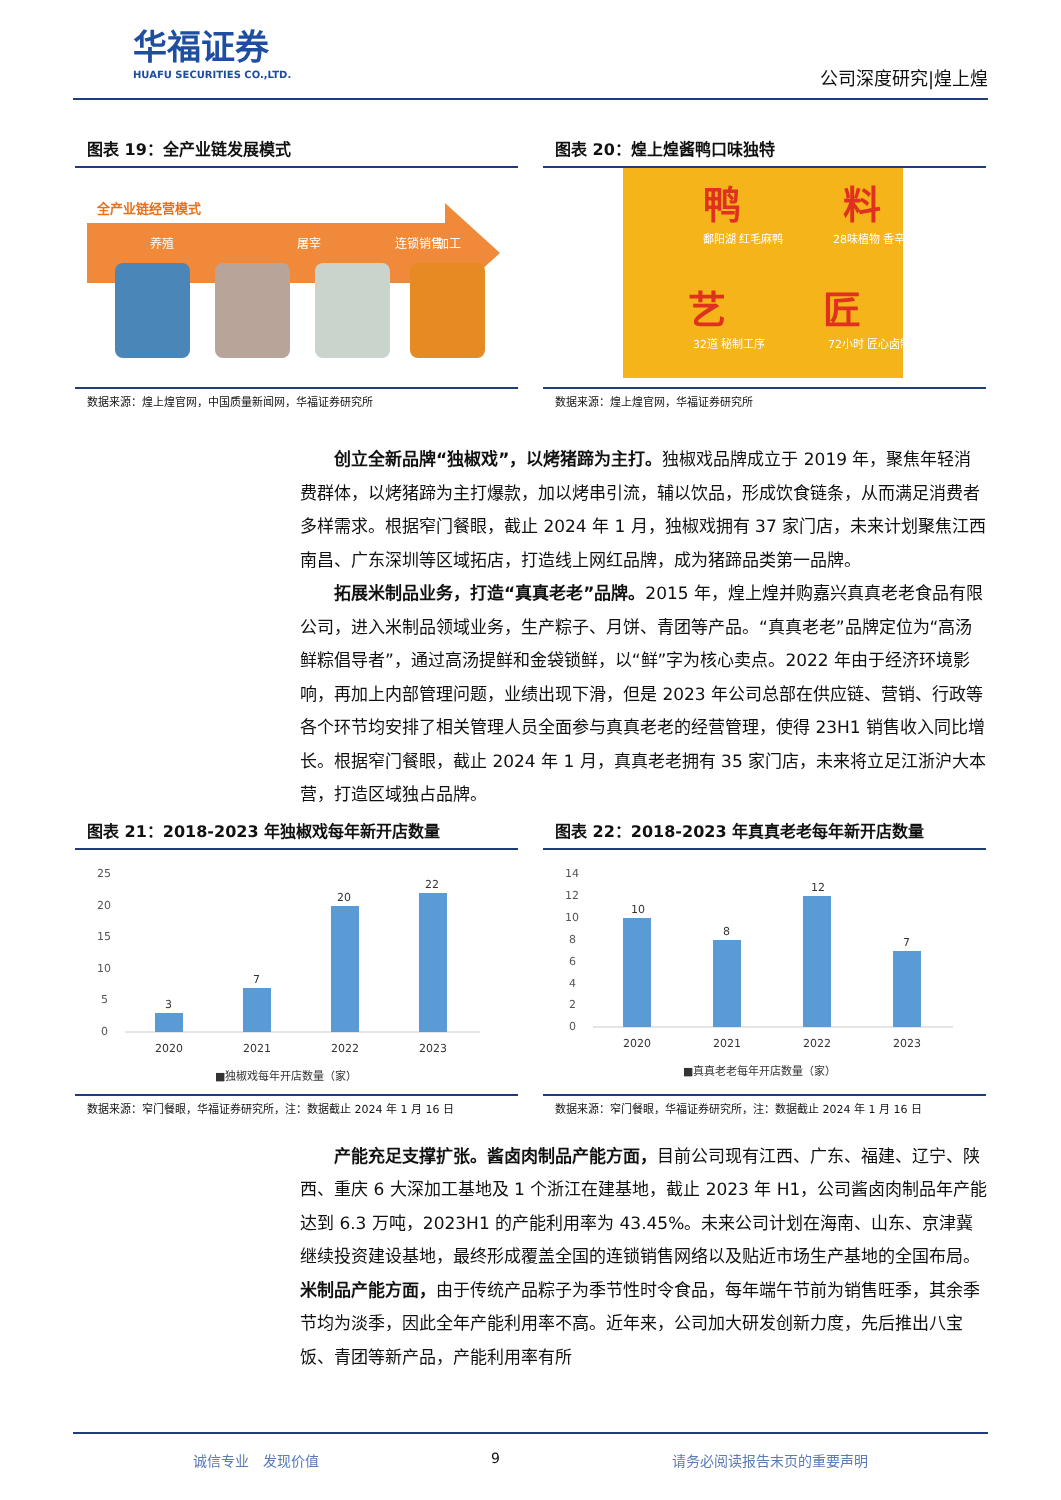华福证券
HUAFU SECURITIES CO.,LTD.
公司深度研究|煌上煌
图表 19：全产业链发展模式
全产业链经营模式
养殖
屠宰
加工
连锁销售
数据来源：煌上煌官网，中国质量新闻网，华福证券研究所
图表 20：煌上煌酱鸭口味独特
鸭
料
艺
匠
鄱阳湖 红毛麻鸭
28味植物 香辛料
32道 秘制工序
72小时 匠心卤制
数据来源：煌上煌官网，华福证券研究所
创立全新品牌“独椒戏”，以烤猪蹄为主打。独椒戏品牌成立于 2019 年，聚焦年轻消费群体，以烤猪蹄为主打爆款，加以烤串引流，辅以饮品，形成饮食链条，从而满足消费者多样需求。根据窄门餐眼，截止 2024 年 1 月，独椒戏拥有 37 家门店，未来计划聚焦江西南昌、广东深圳等区域拓店，打造线上网红品牌，成为猪蹄品类第一品牌。
拓展米制品业务，打造“真真老老”品牌。2015 年，煌上煌并购嘉兴真真老老食品有限公司，进入米制品领域业务，生产粽子、月饼、青团等产品。“真真老老”品牌定位为“高汤鲜粽倡导者”，通过高汤提鲜和金袋锁鲜，以“鲜”字为核心卖点。2022 年由于经济环境影响，再加上内部管理问题，业绩出现下滑，但是 2023 年公司总部在供应链、营销、行政等各个环节均安排了相关管理人员全面参与真真老老的经营管理，使得 23H1 销售收入同比增长。根据窄门餐眼，截止 2024 年 1 月，真真老老拥有 35 家门店，未来将立足江浙沪大本营，打造区域独占品牌。
图表 21：2018-2023 年独椒戏每年新开店数量
25
20
15
10
5
0
3
7
20
22
2020
2021
2022
2023
■独椒戏每年开店数量（家）
数据来源：窄门餐眼，华福证券研究所，注：数据截止 2024 年 1 月 16 日
图表 22：2018-2023 年真真老老每年新开店数量
14
12
10
8
6
4
2
0
10
8
12
7
2020
2021
2022
2023
■真真老老每年开店数量（家）
数据来源：窄门餐眼，华福证券研究所，注：数据截止 2024 年 1 月 16 日
产能充足支撑扩张。酱卤肉制品产能方面，目前公司现有江西、广东、福建、辽宁、陕西、重庆 6 大深加工基地及 1 个浙江在建基地，截止 2023 年 H1，公司酱卤肉制品年产能达到 6.3 万吨，2023H1 的产能利用率为 43.45%。未来公司计划在海南、山东、京津冀继续投资建设基地，最终形成覆盖全国的连锁销售网络以及贴近市场生产基地的全国布局。米制品产能方面，由于传统产品粽子为季节性时令食品，每年端午节前为销售旺季，其余季节均为淡季，因此全年产能利用率不高。近年来，公司加大研发创新力度，先后推出八宝饭、青团等新产品，产能利用率有所
诚信专业　发现价值 9 请务必阅读报告末页的重要声明